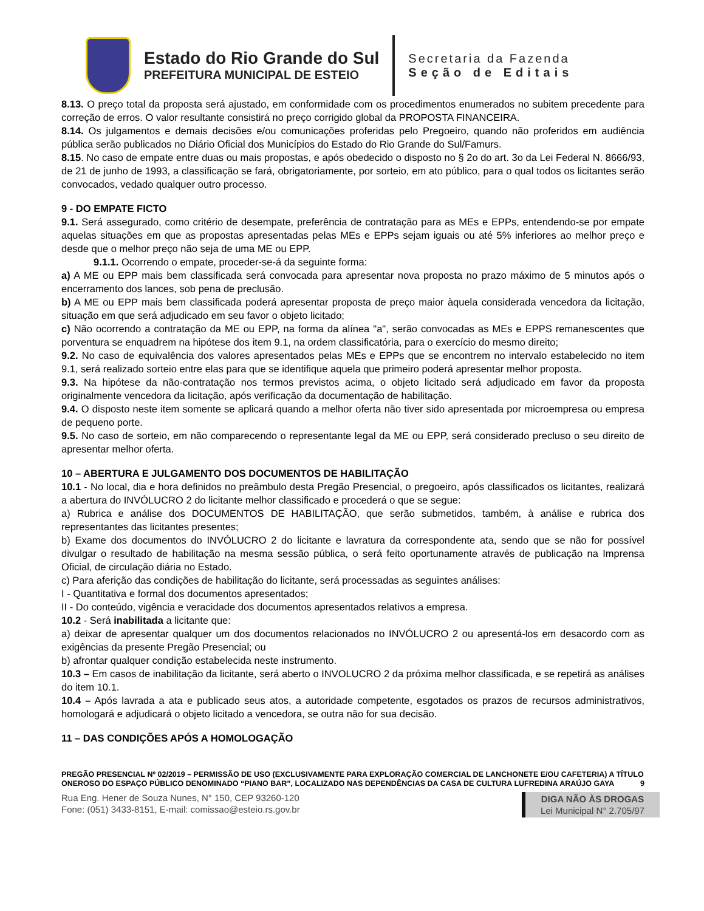Estado do Rio Grande do Sul
PREFEITURA MUNICIPAL DE ESTEIO
Secretaria da Fazenda
Seção de Editais
8.13. O preço total da proposta será ajustado, em conformidade com os procedimentos enumerados no subitem precedente para correção de erros. O valor resultante consistirá no preço corrigido global da PROPOSTA FINANCEIRA.
8.14. Os julgamentos e demais decisões e/ou comunicações proferidas pelo Pregoeiro, quando não proferidos em audiência pública serão publicados no Diário Oficial dos Municípios do Estado do Rio Grande do Sul/Famurs.
8.15. No caso de empate entre duas ou mais propostas, e após obedecido o disposto no § 2o do art. 3o da Lei Federal N. 8666/93, de 21 de junho de 1993, a classificação se fará, obrigatoriamente, por sorteio, em ato público, para o qual todos os licitantes serão convocados, vedado qualquer outro processo.
9 - DO EMPATE FICTO
9.1. Será assegurado, como critério de desempate, preferência de contratação para as MEs e EPPs, entendendo-se por empate aquelas situações em que as propostas apresentadas pelas MEs e EPPs sejam iguais ou até 5% inferiores ao melhor preço e desde que o melhor preço não seja de uma ME ou EPP.
9.1.1. Ocorrendo o empate, proceder-se-á da seguinte forma:
a) A ME ou EPP mais bem classificada será convocada para apresentar nova proposta no prazo máximo de 5 minutos após o encerramento dos lances, sob pena de preclusão.
b) A ME ou EPP mais bem classificada poderá apresentar proposta de preço maior àquela considerada vencedora da licitação, situação em que será adjudicado em seu favor o objeto licitado;
c) Não ocorrendo a contratação da ME ou EPP, na forma da alínea "a", serão convocadas as MEs e EPPS remanescentes que porventura se enquadrem na hipótese dos item 9.1, na ordem classificatória, para o exercício do mesmo direito;
9.2. No caso de equivalência dos valores apresentados pelas MEs e EPPs que se encontrem no intervalo estabelecido no item 9.1, será realizado sorteio entre elas para que se identifique aquela que primeiro poderá apresentar melhor proposta.
9.3. Na hipótese da não-contratação nos termos previstos acima, o objeto licitado será adjudicado em favor da proposta originalmente vencedora da licitação, após verificação da documentação de habilitação.
9.4. O disposto neste item somente se aplicará quando a melhor oferta não tiver sido apresentada por microempresa ou empresa de pequeno porte.
9.5. No caso de sorteio, em não comparecendo o representante legal da ME ou EPP, será considerado precluso o seu direito de apresentar melhor oferta.
10 – ABERTURA E JULGAMENTO DOS DOCUMENTOS DE HABILITAÇÃO
10.1 - No local, dia e hora definidos no preâmbulo desta Pregão Presencial, o pregoeiro, após classificados os licitantes, realizará a abertura do INVÓLUCRO 2 do licitante melhor classificado e procederá o que se segue:
a) Rubrica e análise dos DOCUMENTOS DE HABILITAÇÃO, que serão submetidos, também, à análise e rubrica dos representantes das licitantes presentes;
b) Exame dos documentos do INVÓLUCRO 2 do licitante e lavratura da correspondente ata, sendo que se não for possível divulgar o resultado de habilitação na mesma sessão pública, o será feito oportunamente através de publicação na Imprensa Oficial, de circulação diária no Estado.
c) Para aferição das condições de habilitação do licitante, será processadas as seguintes análises:
I - Quantitativa e formal dos documentos apresentados;
II - Do conteúdo, vigência e veracidade dos documentos apresentados relativos a empresa.
10.2 - Será inabilitada a licitante que:
a) deixar de apresentar qualquer um dos documentos relacionados no INVÓLUCRO 2 ou apresentá-los em desacordo com as exigências da presente Pregão Presencial; ou
b) afrontar qualquer condição estabelecida neste instrumento.
10.3 – Em casos de inabilitação da licitante, será aberto o INVOLUCRO 2 da próxima melhor classificada, e se repetirá as análises do item 10.1.
10.4 – Após lavrada a ata e publicado seus atos, a autoridade competente, esgotados os prazos de recursos administrativos, homologará e adjudicará o objeto licitado a vencedora, se outra não for sua decisão.
11 – DAS CONDIÇÕES APÓS A HOMOLOGAÇÃO
PREGÃO PRESENCIAL Nº 02/2019 – PERMISSÃO DE USO (EXCLUSIVAMENTE PARA EXPLORAÇÃO COMERCIAL DE LANCHONETE E/OU CAFETERIA) A TÍTULO ONEROSO DO ESPAÇO PÚBLICO DENOMINADO “PIANO BAR”, LOCALIZADO NAS DEPENDÊNCIAS DA CASA DE CULTURA LUFREDINA ARAÚJO GAYA 9
Rua Eng. Hener de Souza Nunes, N° 150, CEP 93260-120
Fone: (051) 3433-8151, E-mail: comissao@esteio.rs.gov.br
DIGA NÃO ÀS DROGAS
Lei Municipal N° 2.705/97